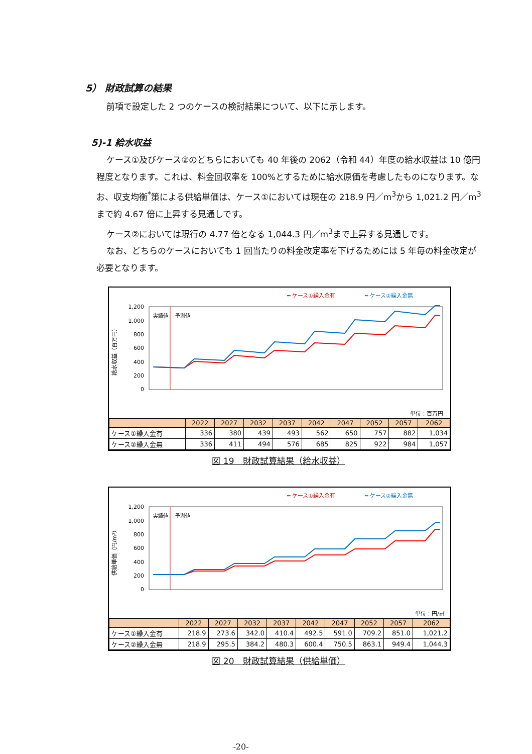5） 財政試算の結果
前項で設定した 2 つのケースの検討結果について、以下に示します。
5)-1 給水収益
ケース①及びケース②のどちらにおいても 40 年後の 2062（令和 44）年度の給水収益は 10 億円程度となります。これは、料金回収率を 100%とするために給水原価を考慮したものになります。なお、収支均衡<sup>*</sup>策による供給単価は、ケース①においては現在の 218.9 円／m<sup>3</sup>から 1,021.2 円／m<sup>3</sup>まで約 4.67 倍に上昇する見通しです。
ケース②においては現行の 4.77 倍となる 1,044.3 円／m<sup>3</sup>まで上昇する見通しです。
なお、どちらのケースにおいても 1 回当たりの料金改定率を下げるためには 5 年毎の料金改定が必要となります。
━ ケース①繰入金有
━ ケース②繰入金無
給水収益（百万円）
1,200
1,000
800
600
400
200
0
実績値
予測値
単位：百万円
| | 2022 | 2027 | 2032 | 2037 | 2042 | 2047 | 2052 | 2057 | 2062 |
| --- | --- | --- | --- | --- | --- | --- | --- | --- | --- |
| ケース①繰入金有 | 336 | 380 | 439 | 493 | 562 | 650 | 757 | 882 | 1,034 |
| ケース②繰入金無 | 336 | 411 | 494 | 576 | 685 | 825 | 922 | 984 | 1,057 |
図 19　財政試算結果（給水収益）
━ ケース①繰入金有
━ ケース②繰入金無
供給単価（円/m³）
1,200
1,000
800
600
400
200
0
実績値
予測値
単位：円/㎥
| | 2022 | 2027 | 2032 | 2037 | 2042 | 2047 | 2052 | 2057 | 2062 |
| --- | --- | --- | --- | --- | --- | --- | --- | --- | --- |
| ケース①繰入金有 | 218.9 | 273.6 | 342.0 | 410.4 | 492.5 | 591.0 | 709.2 | 851.0 | 1,021.2 |
| ケース②繰入金無 | 218.9 | 295.5 | 384.2 | 480.3 | 600.4 | 750.5 | 863.1 | 949.4 | 1,044.3 |
図 20　財政試算結果（供給単価）
-20-